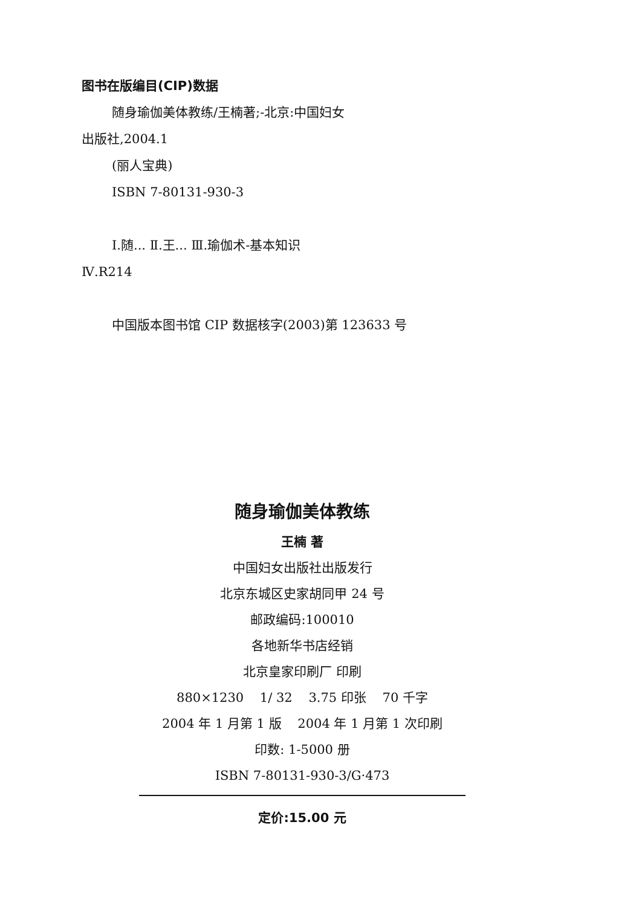图书在版编目(CIP)数据
随身瑜伽美体教练/王楠著;-北京:中国妇女
出版社,2004.1
(丽人宝典)
ISBN 7-80131-930-3
Ⅰ.随... Ⅱ.王... Ⅲ.瑜伽术-基本知识
Ⅳ.R214
中国版本图书馆 CIP 数据核字(2003)第 123633 号
随身瑜伽美体教练
王楠 著
中国妇女出版社出版发行
北京东城区史家胡同甲 24 号
邮政编码:100010
各地新华书店经销
北京皇家印刷厂 印刷
880×1230 1/ 32 3.75 印张 70 千字
2004 年 1 月第 1 版 2004 年 1 月第 1 次印刷
印数: 1-5000 册
ISBN 7-80131-930-3/G·473
定价:15.00 元